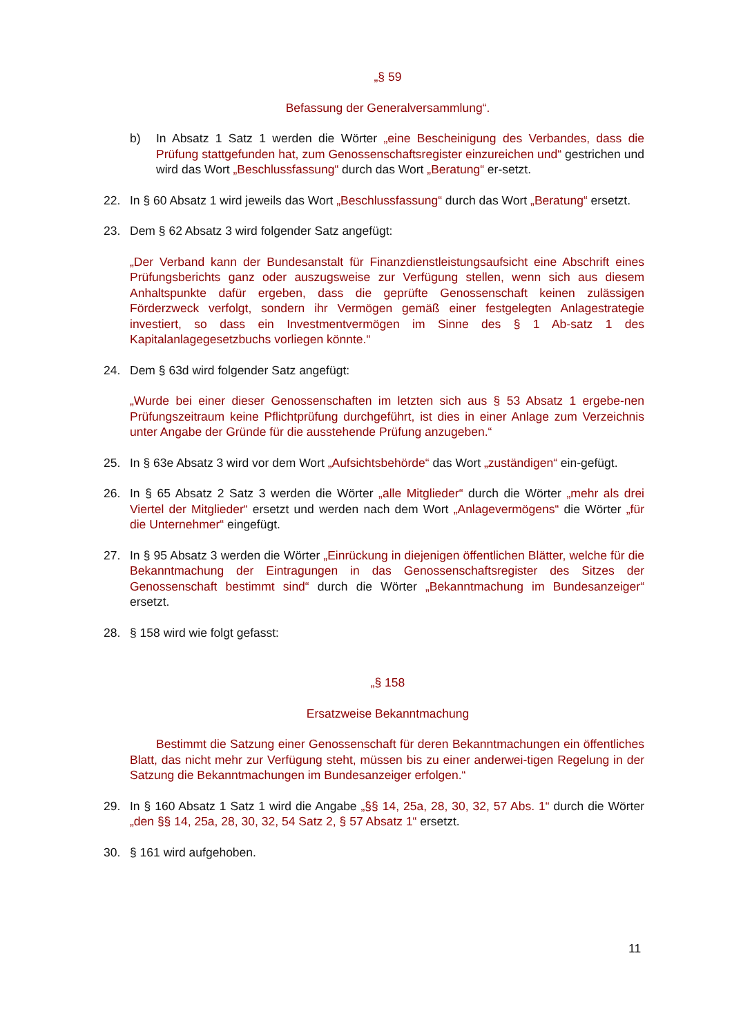„§ 59
Befassung der Generalversammlung“.
b) In Absatz 1 Satz 1 werden die Wörter „eine Bescheinigung des Verbandes, dass die Prüfung stattgefunden hat, zum Genossenschaftsregister einzureichen und“ gestrichen und wird das Wort „Beschlussfassung“ durch das Wort „Beratung“ er-setzt.
22. In § 60 Absatz 1 wird jeweils das Wort „Beschlussfassung“ durch das Wort „Beratung“ ersetzt.
23. Dem § 62 Absatz 3 wird folgender Satz angefügt:
„Der Verband kann der Bundesanstalt für Finanzdienstleistungsaufsicht eine Abschrift eines Prüfungsberichts ganz oder auszugsweise zur Verfügung stellen, wenn sich aus diesem Anhaltspunkte dafür ergeben, dass die geprüfte Genossenschaft keinen zulässigen Förderzweck verfolgt, sondern ihr Vermögen gemäß einer festgelegten Anlagestrategie investiert, so dass ein Investmentvermögen im Sinne des § 1 Ab-satz 1 des Kapitalanlagegesetzbuchs vorliegen könnte.“
24. Dem § 63d wird folgender Satz angefügt:
„Wurde bei einer dieser Genossenschaften im letzten sich aus § 53 Absatz 1 ergebe-nen Prüfungszeitraum keine Pflichtprüfung durchgeführt, ist dies in einer Anlage zum Verzeichnis unter Angabe der Gründe für die ausstehende Prüfung anzugeben.“
25. In § 63e Absatz 3 wird vor dem Wort „Aufsichtsbehörde“ das Wort „zuständigen“ ein-gefügt.
26. In § 65 Absatz 2 Satz 3 werden die Wörter „alle Mitglieder“ durch die Wörter „mehr als drei Viertel der Mitglieder“ ersetzt und werden nach dem Wort „Anlagevermögens“ die Wörter „für die Unternehmer“ eingefügt.
27. In § 95 Absatz 3 werden die Wörter „Einrückung in diejenigen öffentlichen Blätter, welche für die Bekanntmachung der Eintragungen in das Genossenschaftsregister des Sitzes der Genossenschaft bestimmt sind“ durch die Wörter „Bekanntmachung im Bundesanzeiger“ ersetzt.
28. § 158 wird wie folgt gefasst:
„§ 158
Ersatzweise Bekanntmachung
Bestimmt die Satzung einer Genossenschaft für deren Bekanntmachungen ein öffentliches Blatt, das nicht mehr zur Verfügung steht, müssen bis zu einer anderwei-tigen Regelung in der Satzung die Bekanntmachungen im Bundesanzeiger erfolgen.“
29. In § 160 Absatz 1 Satz 1 wird die Angabe „§§ 14, 25a, 28, 30, 32, 57 Abs. 1“ durch die Wörter „den §§ 14, 25a, 28, 30, 32, 54 Satz 2, § 57 Absatz 1“ ersetzt.
30. § 161 wird aufgehoben.
11